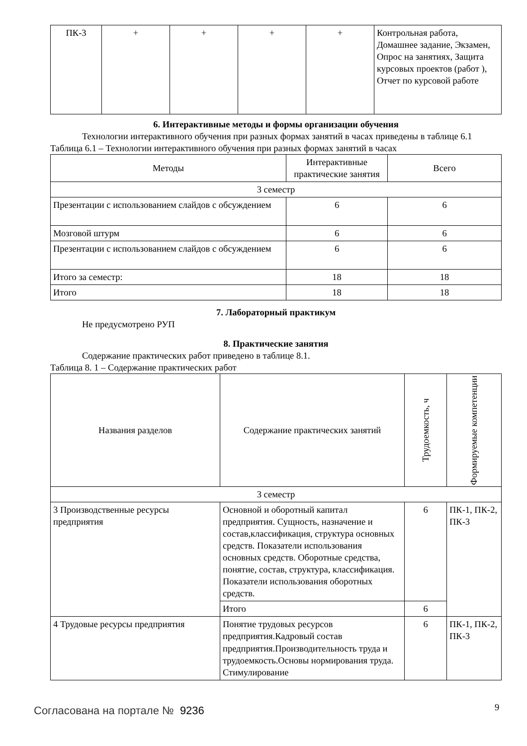| ПК-3 | + | + | + | + | Контрольная работа, Домашнее задание, Экзамен, Опрос на занятиях, Защита курсовых проектов (работ ), Отчет по курсовой работе |
6. Интерактивные методы и формы организации обучения
Технологии интерактивного обучения при разных формах занятий в часах приведены в таблице 6.1
Таблица 6.1 – Технологии интерактивного обучения при разных формах занятий в часах
| Методы | Интерактивные практические занятия | Всего |
| --- | --- | --- |
| 3 семестр | | |
| Презентации с использованием слайдов с обсуждением | 6 | 6 |
| Мозговой штурм | 6 | 6 |
| Презентации с использованием слайдов с обсуждением | 6 | 6 |
| Итого за семестр: | 18 | 18 |
| Итого | 18 | 18 |
7. Лабораторный практикум
Не предусмотрено РУП
8. Практические занятия
Содержание практических работ приведено в таблице 8.1.
Таблица 8. 1 – Содержание практических работ
| Названия разделов | Содержание практических занятий | Трудоемкость, ч | Формируемые компетенции |
| --- | --- | --- | --- |
| 3 семестр | | | |
| 3 Производственные ресурсы предприятия | Основной и оборотный капитал предприятия. Сущность, назначение и состав,классификация, структура основных средств. Показатели использования основных средств. Оборотные средства, понятие, состав, структура, классификация. Показатели использования оборотных средств. | 6 | ПК-1, ПК-2, ПК-3 |
| | Итого | 6 | |
| 4 Трудовые ресурсы предприятия | Понятие трудовых ресурсов предприятия.Кадровый состав предприятия.Производительность труда и трудоемкость.Основы нормирования труда. Стимулирование | 6 | ПК-1, ПК-2, ПК-3 |
Согласована на портале № 9236 9